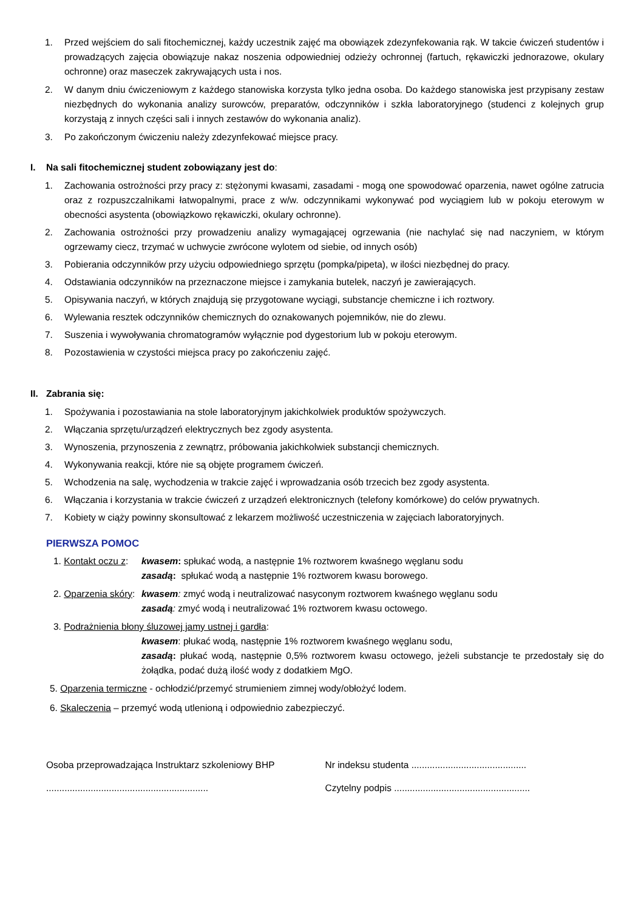1. Przed wejściem do sali fitochemicznej, każdy uczestnik zajęć ma obowiązek zdezynfekowania rąk. W takcie ćwiczeń studentów i prowadzących zajęcia obowiązuje nakaz noszenia odpowiedniej odzieży ochronnej (fartuch, rękawiczki jednorazowe, okulary ochronne) oraz maseczek zakrywających usta i nos.
2. W danym dniu ćwiczeniowym z każdego stanowiska korzysta tylko jedna osoba. Do każdego stanowiska jest przypisany zestaw niezbędnych do wykonania analizy surowców, preparatów, odczynników i szkła laboratoryjnego (studenci z kolejnych grup korzystają z innych części sali i innych zestawów do wykonania analiz).
3. Po zakończonym ćwiczeniu należy zdezynfekować miejsce pracy.
I. Na sali fitochemicznej student zobowiązany jest do:
1. Zachowania ostrożności przy pracy z: stężonymi kwasami, zasadami - mogą one spowodować oparzenia, nawet ogólne zatrucia oraz z rozpuszczalnikami łatwopalnymi, prace z w/w. odczynnikami wykonywać pod wyciągiem lub w pokoju eterowym w obecności asystenta (obowiązkowo rękawiczki, okulary ochronne).
2. Zachowania ostrożności przy prowadzeniu analizy wymagającej ogrzewania (nie nachylać się nad naczyniem, w którym ogrzewamy ciecz, trzymać w uchwycie zwrócone wylotem od siebie, od innych osób)
3. Pobierania odczynników przy użyciu odpowiedniego sprzętu (pompka/pipeta), w ilości niezbędnej do pracy.
4. Odstawiania odczynników na przeznaczone miejsce i zamykania butelek, naczyń je zawierających.
5. Opisywania naczyń, w których znajdują się przygotowane wyciągi, substancje chemiczne i ich roztwory.
6. Wylewania resztek odczynników chemicznych do oznakowanych pojemników, nie do zlewu.
7. Suszenia i wywoływania chromatogramów wyłącznie pod dygestorium lub w pokoju eterowym.
8. Pozostawienia w czystości miejsca pracy po zakończeniu zajęć.
II. Zabrania się:
1. Spożywania i pozostawiania na stole laboratoryjnym jakichkolwiek produktów spożywczych.
2. Włączania sprzętu/urządzeń elektrycznych bez zgody asystenta.
3. Wynoszenia, przynoszenia z zewnątrz, próbowania jakichkolwiek substancji chemicznych.
4. Wykonywania reakcji, które nie są objęte programem ćwiczeń.
5. Wchodzenia na salę, wychodzenia w trakcie zajęć i wprowadzania osób trzecich bez zgody asystenta.
6. Włączania i korzystania w trakcie ćwiczeń z urządzeń elektronicznych (telefony komórkowe) do celów prywatnych.
7. Kobiety w ciąży powinny skonsultować z lekarzem możliwość uczestniczenia w zajęciach laboratoryjnych.
PIERWSZA POMOC
1. Kontakt oczu z: kwasem: spłukać wodą, a następnie 1% roztworem kwaśnego węglanu sodu
zasadą: spłukać wodą a następnie 1% roztworem kwasu borowego.
2. Oparzenia skóry: kwasem: zmyć wodą i neutralizować nasyconym roztworem kwaśnego węglanu sodu
zasadą: zmyć wodą i neutralizować 1% roztworem kwasu octowego.
3. Podrażnienia błony śluzowej jamy ustnej i gardła:
kwasem: płukać wodą, następnie 1% roztworem kwaśnego węglanu sodu,
zasadą: płukać wodą, następnie 0,5% roztworem kwasu octowego, jeżeli substancje te przedostały się do żołądka, podać dużą ilość wody z dodatkiem MgO.
5. Oparzenia termiczne - ochłodzić/przemyć strumieniem zimnej wody/obłożyć lodem.
6. Skaleczenia – przemyć wodą utlenioną i odpowiednio zabezpieczyć.
Osoba przeprowadzająca Instruktarz szkoleniowy BHP
..............................................................
Nr indeksu studenta ............................................
Czytelny podpis ....................................................